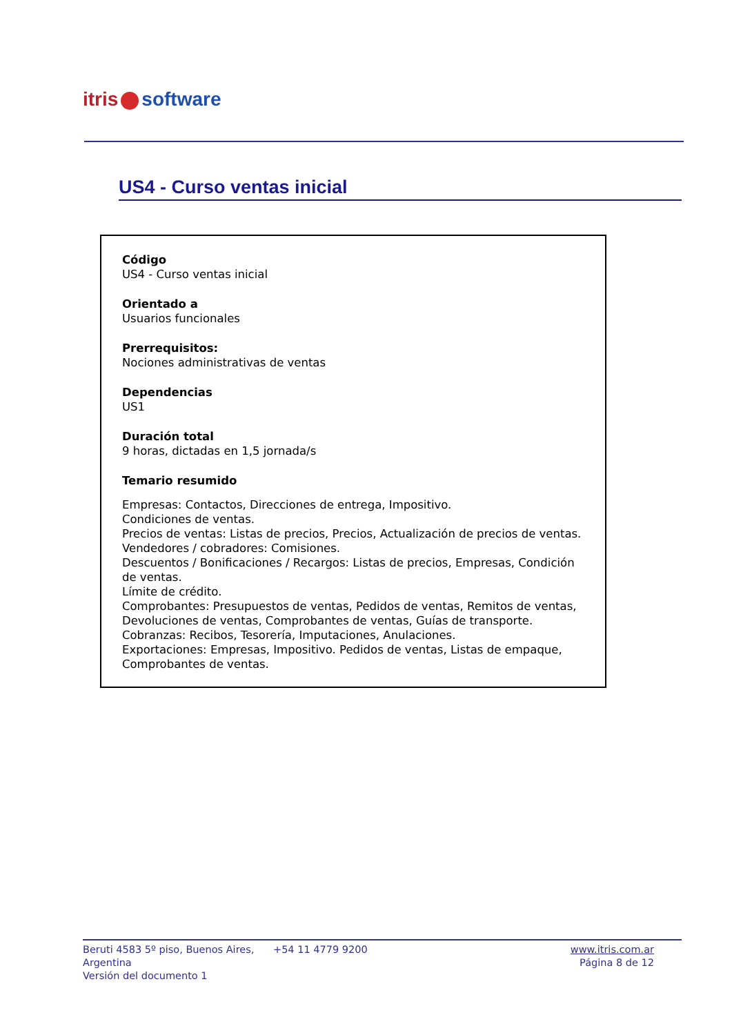itris software
US4 - Curso ventas inicial
Código
US4 - Curso ventas inicial
Orientado a
Usuarios funcionales
Prerrequisitos:
Nociones administrativas de ventas
Dependencias
US1
Duración total
9 horas, dictadas en 1,5 jornada/s
Temario resumido
Empresas: Contactos, Direcciones de entrega, Impositivo.
Condiciones de ventas.
Precios de ventas: Listas de precios, Precios, Actualización de precios de ventas.
Vendedores / cobradores: Comisiones.
Descuentos / Bonificaciones / Recargos: Listas de precios, Empresas, Condición de ventas.
Límite de crédito.
Comprobantes: Presupuestos de ventas, Pedidos de ventas, Remitos de ventas, Devoluciones de ventas, Comprobantes de ventas, Guías de transporte.
Cobranzas: Recibos, Tesorería, Imputaciones, Anulaciones.
Exportaciones: Empresas, Impositivo. Pedidos de ventas, Listas de empaque, Comprobantes de ventas.
Beruti 4583 5º piso, Buenos Aires, Argentina
Versión del documento 1
+54 11 4779 9200 www.itris.com.ar
Página 8 de 12